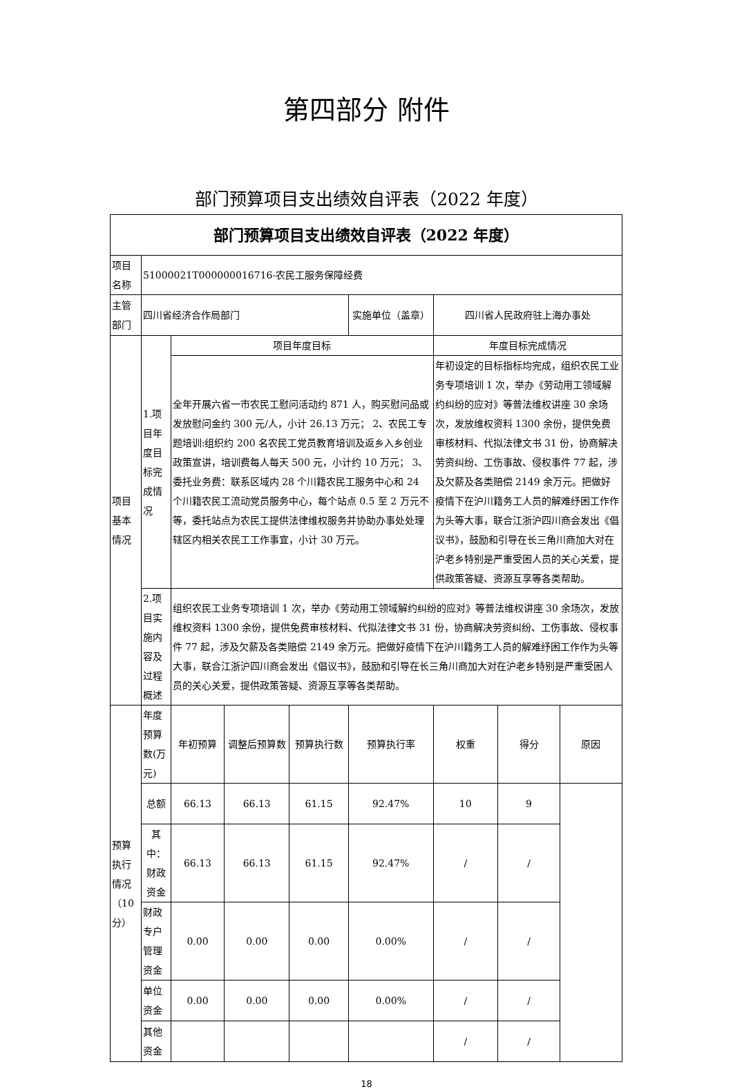第四部分 附件
部门预算项目支出绩效自评表（2022 年度）
| 部门预算项目支出绩效自评表（2022 年度） | | | | | | | | |
| --- | --- | --- | --- | --- | --- | --- | --- | --- |
| 项目名称 | 51000021T000000016716-农民工服务保障经费 | | | | | | | |
| 主管部门 | 四川省经济合作局部门 | | | | 实施单位（盖章） | 四川省人民政府驻上海办事处 | | |
| 项目基本情况 | 1.项目年度目标完成情况 | 项目年度目标 | | | | 年度目标完成情况 | | |
| | | 全年开展六省一市农民工慰问活动约 871 人，购买慰问品或发放慰问金约 300 元/人，小计 26.13 万元； 2、农民工专题培训:组织约 200 名农民工党员教育培训及返乡入乡创业政策宣讲，培训费每人每天 500 元，小计约 10 万元； 3、委托业务费：联系区域内 28 个川籍农民工服务中心和 24 个川籍农民工流动党员服务中心，每个站点 0.5 至 2 万元不等，委托站点为农民工提供法律维权服务并协助办事处处理辖区内相关农民工工作事宜，小计 30 万元。 | | | | 年初设定的目标指标均完成，组织农民工业务专项培训 1 次，举办《劳动用工领域解约纠纷的应对》等普法维权讲座 30 余场次，发放维权资料 1300 余份，提供免费审核材料、代拟法律文书 31 份，协商解决劳资纠纷、工伤事故、侵权事件 77 起，涉及欠薪及各类赔偿 2149 余万元。把做好疫情下在沪川籍务工人员的解难纾困工作作为头等大事，联合江浙沪四川商会发出《倡议书》，鼓励和引导在长三角川商加大对在沪老乡特别是严重受困人员的关心关爱，提供政策答疑、资源互享等各类帮助。 | | |
| | 2.项目实施内容及过程概述 | 组织农民工业务专项培训 1 次，举办《劳动用工领域解约纠纷的应对》等普法维权讲座 30 余场次，发放维权资料 1300 余份，提供免费审核材料、代拟法律文书 31 份，协商解决劳资纠纷、工伤事故、侵权事件 77 起，涉及欠薪及各类赔偿 2149 余万元。把做好疫情下在沪川籍务工人员的解难纾困工作作为头等大事，联合江浙沪四川商会发出《倡议书》，鼓励和引导在长三角川商加大对在沪老乡特别是严重受困人员的关心关爱，提供政策答疑、资源互享等各类帮助。 | | | | | | |
| 预算执行情况（10 分） | 年度预算数(万元) | 年初预算 | 调整后预算数 | 预算执行数 | 预算执行率 | 权重 | 得分 | 原因 |
| | 总额 | 66.13 | 66.13 | 61.15 | 92.47% | 10 | 9 | |
| | 其中：财政资金 | 66.13 | 66.13 | 61.15 | 92.47% | / | / | |
| | 财政专户管理资金 | 0.00 | 0.00 | 0.00 | 0.00% | / | / | |
| | 单位资金 | 0.00 | 0.00 | 0.00 | 0.00% | / | / | |
| | 其他资金 | | | | | / | / | |
18